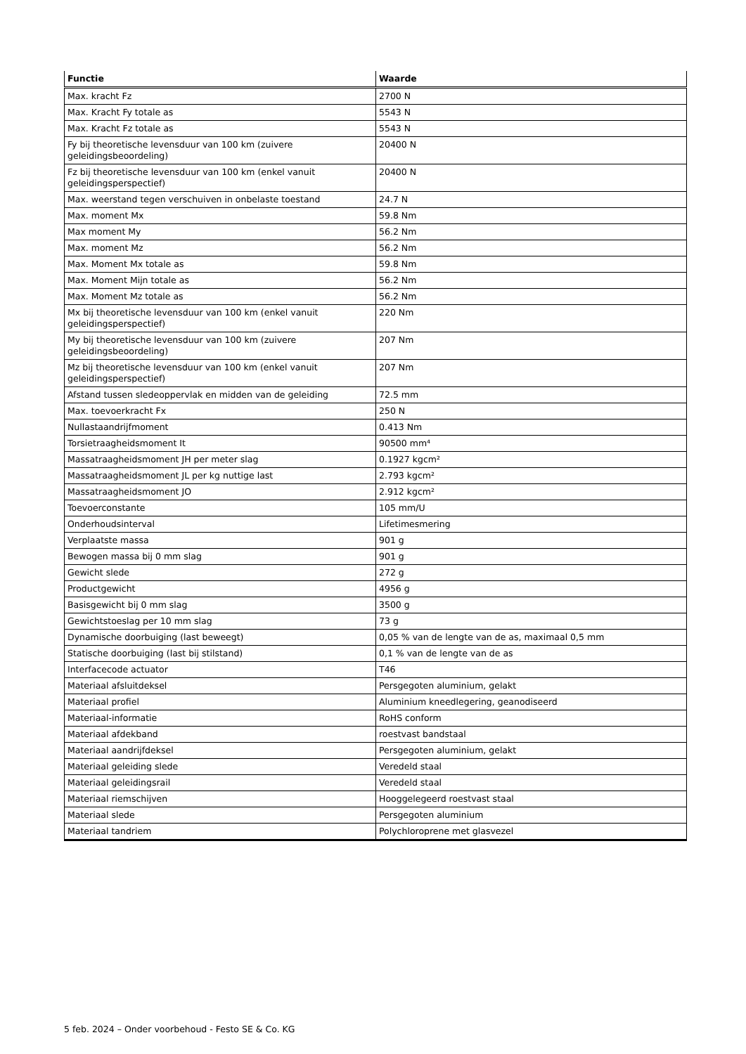| Functie | Waarde |
| --- | --- |
| Max. kracht Fz | 2700 N |
| Max. Kracht Fy totale as | 5543 N |
| Max. Kracht Fz totale as | 5543 N |
| Fy bij theoretische levensduur van 100 km (zuivere geleidingsbeoordeling) | 20400 N |
| Fz bij theoretische levensduur van 100 km (enkel vanuit geleidingsperspectief) | 20400 N |
| Max. weerstand tegen verschuiven in onbelaste toestand | 24.7 N |
| Max. moment Mx | 59.8 Nm |
| Max moment My | 56.2 Nm |
| Max. moment Mz | 56.2 Nm |
| Max. Moment Mx totale as | 59.8 Nm |
| Max. Moment Mijn totale as | 56.2 Nm |
| Max. Moment Mz totale as | 56.2 Nm |
| Mx bij theoretische levensduur van 100 km (enkel vanuit geleidingsperspectief) | 220 Nm |
| My bij theoretische levensduur van 100 km (zuivere geleidingsbeoordeling) | 207 Nm |
| Mz bij theoretische levensduur van 100 km (enkel vanuit geleidingsperspectief) | 207 Nm |
| Afstand tussen sledeoppervlak en midden van de geleiding | 72.5 mm |
| Max. toevoerkracht Fx | 250 N |
| Nullastaandrijfmoment | 0.413 Nm |
| Torsietraagheidsmoment It | 90500 mm⁴ |
| Massatraagheidsmoment JH per meter slag | 0.1927 kgcm² |
| Massatraagheidsmoment JL per kg nuttige last | 2.793 kgcm² |
| Massatraagheidsmoment JO | 2.912 kgcm² |
| Toevoerconstante | 105 mm/U |
| Onderhoudsinterval | Lifetimesmering |
| Verplaatste massa | 901 g |
| Bewogen massa bij 0 mm slag | 901 g |
| Gewicht slede | 272 g |
| Productgewicht | 4956 g |
| Basisgewicht bij 0 mm slag | 3500 g |
| Gewichtstoeslag per 10 mm slag | 73 g |
| Dynamische doorbuiging (last beweegt) | 0,05 % van de lengte van de as, maximaal 0,5 mm |
| Statische doorbuiging (last bij stilstand) | 0,1 % van de lengte van de as |
| Interfacecode actuator | T46 |
| Materiaal afsluitdeksel | Persgegoten aluminium, gelakt |
| Materiaal profiel | Aluminium kneedlegering, geanodiseerd |
| Materiaal-informatie | RoHS conform |
| Materiaal afdekband | roestvast bandstaal |
| Materiaal aandrijfdeksel | Persgegoten aluminium, gelakt |
| Materiaal geleiding slede | Veredeld staal |
| Materiaal geleidingsrail | Veredeld staal |
| Materiaal riemschijven | Hooggelegeerd roestvast staal |
| Materiaal slede | Persgegoten aluminium |
| Materiaal tandriem | Polychloroprene met glasvezel |
5 feb. 2024 – Onder voorbehoud - Festo SE & Co. KG